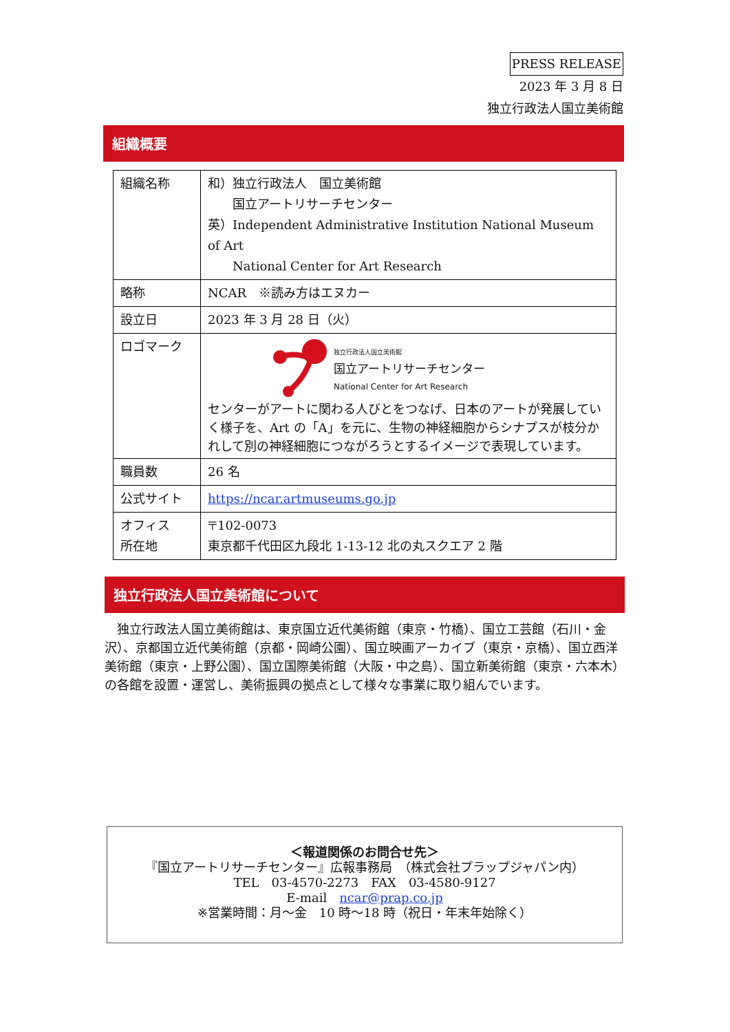PRESS RELEASE
2023 年 3 月 8 日
独立行政法人国立美術館
組織概要
| 組織名称 | 和）独立行政法人 国立美術館 国立アートリサーチセンター 英）Independent Administrative Institution National Museum of Art National Center for Art Research |
| 略称 | NCAR ※読み方はエヌカー |
| 設立日 | 2023 年 3 月 28 日（火） |
| ロゴマーク | 独立行政法人国立美術館 国立アートリサーチセンター National Center for Art Research センターがアートに関わる人びとをつなげ、日本のアートが発展していく様子を、Art の「A」を元に、生物の神経細胞からシナプスが枝分かれして別の神経細胞につながろうとするイメージで表現しています。 |
| 職員数 | 26 名 |
| 公式サイト | https://ncar.artmuseums.go.jp |
| オフィス 所在地 | 〒102-0073 東京都千代田区九段北 1-13-12 北の丸スクエア 2 階 |
独立行政法人国立美術館について
　独立行政法人国立美術館は、東京国立近代美術館（東京・竹橋）、国立工芸館（石川・金沢）、京都国立近代美術館（京都・岡崎公園）、国立映画アーカイブ（東京・京橋）、国立西洋美術館（東京・上野公園）、国立国際美術館（大阪・中之島）、国立新美術館（東京・六本木）の各館を設置・運営し、美術振興の拠点として様々な事業に取り組んでいます。
＜報道関係のお問合せ先＞
『国立アートリサーチセンター』広報事務局　（株式会社プラップジャパン内）
TEL　03-4570-2273　FAX　03-4580-9127
E-mail　ncar@prap.co.jp
※営業時間：月～金　10 時～18 時（祝日・年末年始除く）